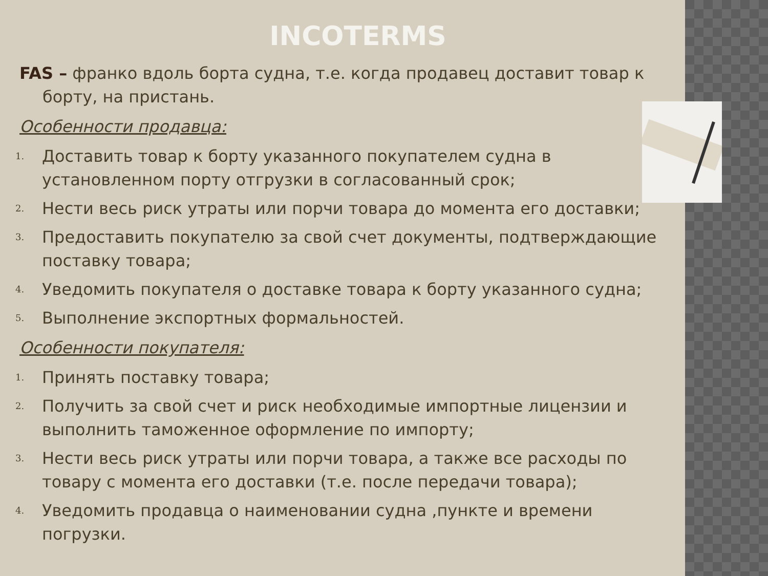INCOTERMS
FAS – франко вдоль борта судна, т.е. когда продавец доставит товар к борту, на пристань.
Особенности продавца:
1. Доставить товар к борту указанного покупателем судна в установленном порту отгрузки в согласованный срок;
2. Нести весь риск утраты или порчи товара до момента его доставки;
3. Предоставить покупателю за свой счет документы, подтверждающие поставку товара;
4. Уведомить покупателя о доставке товара к борту указанного судна;
5. Выполнение экспортных формальностей.
Особенности покупателя:
1. Принять поставку товара;
2. Получить за свой счет и риск необходимые импортные лицензии и выполнить таможенное оформление по импорту;
3. Нести весь риск утраты или порчи товара, а также все расходы по товару с момента его доставки (т.е. после передачи товара);
4. Уведомить продавца о наименовании судна ,пункте и времени погрузки.